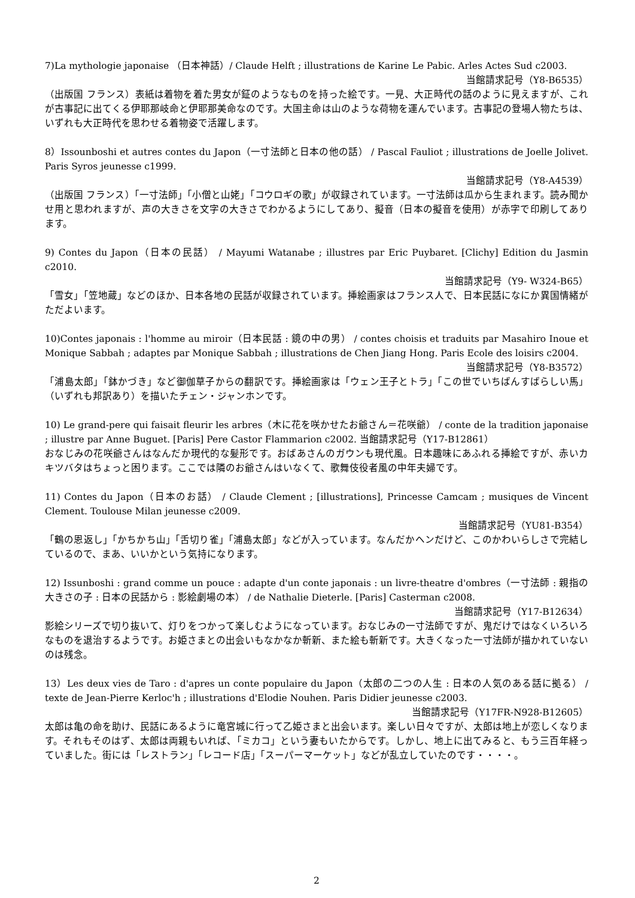7)La mythologie japonaise （日本神話）/ Claude Helft ; illustrations de Karine Le Pabic. Arles Actes Sud c2003.
当館請求記号（Y8-B6535）
（出版国 フランス）表紙は着物を着た男女が鉦のようなものを持った絵です。一見、大正時代の話のように見えますが、これが古事記に出てくる伊耶那岐命と伊耶那美命なのです。大国主命は山のような荷物を運んでいます。古事記の登場人物たちは、いずれも大正時代を思わせる着物姿で活躍します。
8）Issounboshi et autres contes du Japon（一寸法師と日本の他の話） / Pascal Fauliot ; illustrations de Joelle Jolivet. Paris Syros jeunesse c1999.
当館請求記号（Y8-A4539）
（出版国 フランス）「一寸法師」「小僧と山姥」「コウロギの歌」が収録されています。一寸法師は瓜から生まれます。読み聞かせ用と思われますが、声の大きさを文字の大きさでわかるようにしてあり、擬音（日本の擬音を使用）が赤字で印刷してあります。
9) Contes du Japon（日本の民話） / Mayumi Watanabe ; illustres par Eric Puybaret. [Clichy] Edition du Jasmin c2010.
当館請求記号（Y9- W324-B65）
「雪女」「笠地蔵」などのほか、日本各地の民話が収録されています。挿絵画家はフランス人で、日本民話になにか異国情緒がただよいます。
10)Contes japonais : l'homme au miroir（日本民話 : 鏡の中の男） / contes choisis et traduits par Masahiro Inoue et Monique Sabbah ; adaptes par Monique Sabbah ; illustrations de Chen Jiang Hong. Paris Ecole des loisirs c2004.
当館請求記号（Y8-B3572）
「浦島太郎」「鉢かづき」など御伽草子からの翻訳です。挿絵画家は「ウェン王子とトラ」「この世でいちばんすばらしい馬」（いずれも邦訳あり）を描いたチェン・ジャンホンです。
10) Le grand-pere qui faisait fleurir les arbres（木に花を咲かせたお爺さん＝花咲爺） / conte de la tradition japonaise ; illustre par Anne Buguet. [Paris] Pere Castor Flammarion c2002. 当館請求記号（Y17-B12861）
おなじみの花咲爺さんはなんだか現代的な髪形です。おばあさんのガウンも現代風。日本趣味にあふれる挿絵ですが、赤いカキツバタはちょっと困ります。ここでは隣のお爺さんはいなくて、歌舞伎役者風の中年夫婦です。
11) Contes du Japon（日本のお話） / Claude Clement ; [illustrations], Princesse Camcam ; musiques de Vincent Clement. Toulouse Milan jeunesse c2009.
当館請求記号（YU81-B354）
「鶴の恩返し」「かちかち山」「舌切り雀」「浦島太郎」などが入っています。なんだかヘンだけど、このかわいらしさで完結しているので、まあ、いいかという気持になります。
12) Issunboshi : grand comme un pouce : adapte d'un conte japonais : un livre-theatre d'ombres（一寸法師 : 親指の大きさの子 : 日本の民話から : 影絵劇場の本） / de Nathalie Dieterle. [Paris] Casterman c2008.
当館請求記号（Y17-B12634）
影絵シリーズで切り抜いて、灯りをつかって楽しむようになっています。おなじみの一寸法師ですが、鬼だけではなくいろいろなものを退治するようです。お姫さまとの出会いもなかなか斬新、また絵も斬新です。大きくなった一寸法師が描かれていないのは残念。
13）Les deux vies de Taro : d'apres un conte populaire du Japon（太郎の二つの人生 : 日本の人気のある話に拠る） / texte de Jean-Pierre Kerloc'h ; illustrations d'Elodie Nouhen. Paris Didier jeunesse c2003.
当館請求記号（Y17FR-N928-B12605）
太郎は亀の命を助け、民話にあるように竜宮城に行って乙姫さまと出会います。楽しい日々ですが、太郎は地上が恋しくなります。それもそのはず、太郎は両親もいれば、「ミカコ」という妻もいたからです。しかし、地上に出てみると、もう三百年経っていました。街には「レストラン」「レコード店」「スーパーマーケット」などが乱立していたのです・・・・。
2